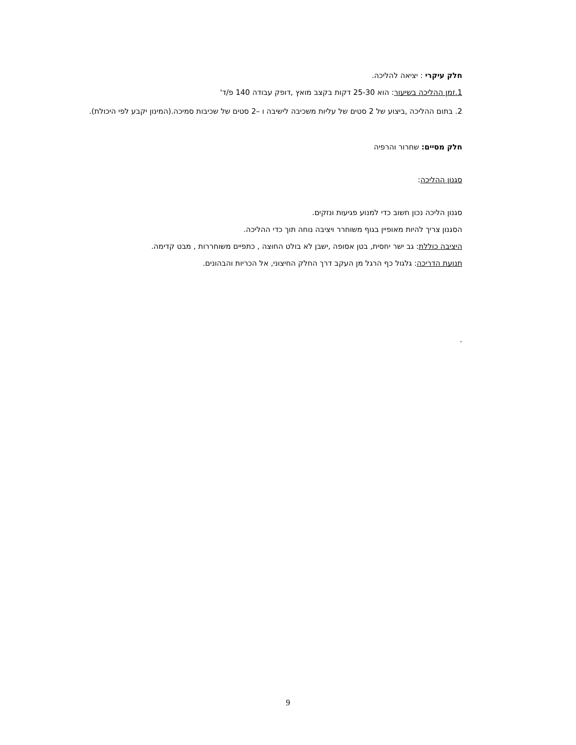חלק עיקרי : יציאה להליכה.
1.זמן ההליכה בשיעור: הוא 25-30 דקות בקצב מואץ ,דופק עבודה 140 פ/ד'
2. בתום ההליכה ,ביצוע של 2 סטים של עליות משכיבה לישיבה ו –2 סטים של שכיבות סמיכה.(המינון יקבע לפי היכולת).
חלק מסיים: שחרור והרפיה
סגנון ההליכה:
סגנון הליכה נכון חשוב כדי למנוע פגיעות ונזקים.
הסגנון צריך להיות מאופיין בגוף משוחרר ויציבה נוחה תוך כדי ההליכה.
היציבה כוללת: גב ישר יחסית, בטן אסופה ,ישבן לא בולט החוצה , כתפיים משוחררות , מבט קדימה.
תנועת הדריכה: גלגול כף הרגל מן העקב דרך החלק החיצוני, אל הכריות והבהונים.
.
9